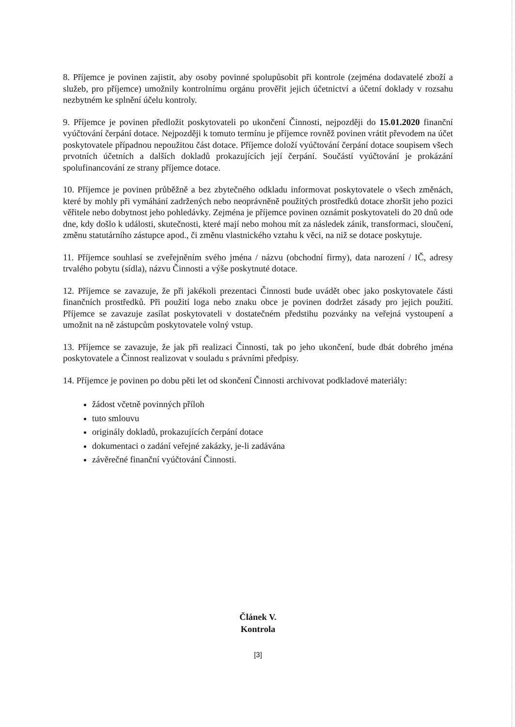8. Příjemce je povinen zajistit, aby osoby povinné spolupůsobit při kontrole (zejména dodavatelé zboží a služeb, pro příjemce) umožnily kontrolnímu orgánu prověřit jejich účetnictví a účetní doklady v rozsahu nezbytném ke splnění účelu kontroly.
9. Příjemce je povinen předložit poskytovateli po ukončení Činnosti, nejpozději do 15.01.2020 finanční vyúčtování čerpání dotace. Nejpozději k tomuto termínu je příjemce rovněž povinen vrátit převodem na účet poskytovatele případnou nepoužitou část dotace. Příjemce doloží vyúčtování čerpání dotace soupisem všech prvotních účetních a dalších dokladů prokazujících její čerpání. Součástí vyúčtování je prokázání spolufinancování ze strany příjemce dotace.
10. Příjemce je povinen průběžně a bez zbytečného odkladu informovat poskytovatele o všech změnách, které by mohly při vymáhání zadržených nebo neoprávněně použitých prostředků dotace zhoršit jeho pozici věřitele nebo dobytnost jeho pohledávky. Zejména je příjemce povinen oznámit poskytovateli do 20 dnů ode dne, kdy došlo k události, skutečnosti, které mají nebo mohou mít za následek zánik, transformaci, sloučení, změnu statutárního zástupce apod., či změnu vlastnického vztahu k věci, na niž se dotace poskytuje.
11. Příjemce souhlasí se zveřejněním svého jména / názvu (obchodní firmy), data narození / IČ, adresy trvalého pobytu (sídla), názvu Činnosti a výše poskytnuté dotace.
12. Příjemce se zavazuje, že při jakékoli prezentaci Činnosti bude uvádět obec jako poskytovatele části finančních prostředků. Při použití loga nebo znaku obce je povinen dodržet zásady pro jejich použití. Příjemce se zavazuje zasílat poskytovateli v dostatečném předstihu pozvánky na veřejná vystoupení a umožnit na ně zástupcům poskytovatele volný vstup.
13. Příjemce se zavazuje, že jak při realizaci Činnosti, tak po jeho ukončení, bude dbát dobrého jména poskytovatele a Činnost realizovat v souladu s právními předpisy.
14. Příjemce je povinen po dobu pěti let od skončení Činnosti archivovat podkladové materiály:
žádost včetně povinných příloh
tuto smlouvu
originály dokladů, prokazujících čerpání dotace
dokumentaci o zadání veřejné zakázky, je-li zadávána
závěrečné finanční vyúčtování Činnosti.
Článek V.
Kontrola
[3]